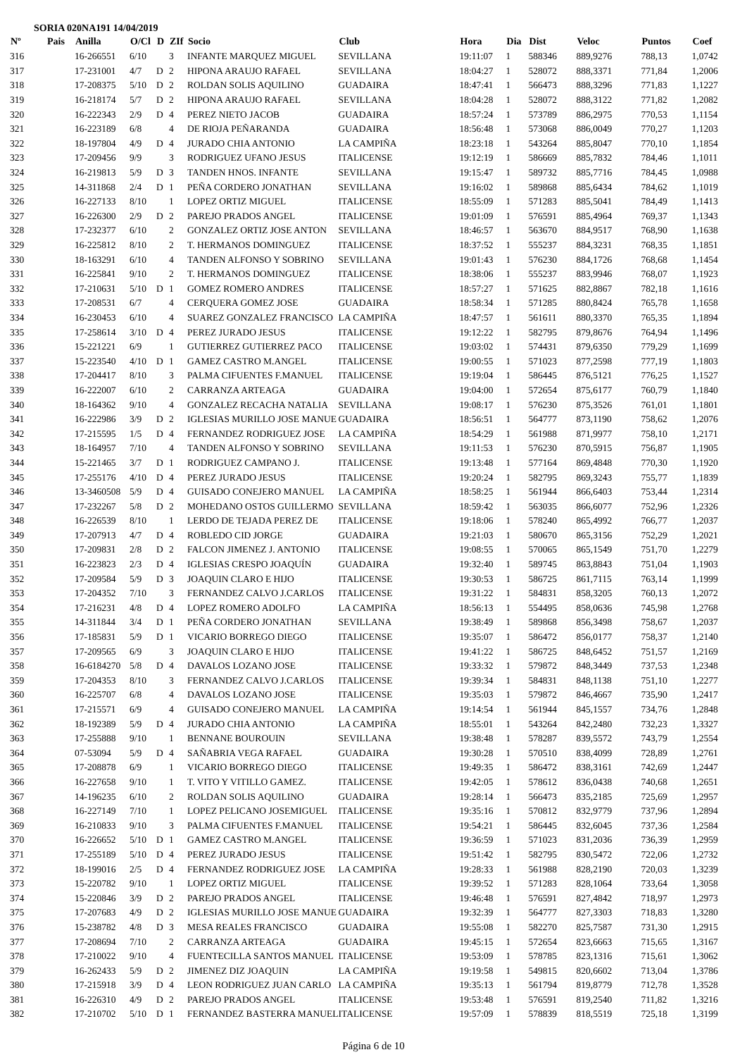SORIA 020NA191 14/04/2019
| Nº | Pais | Anilla | O/Cl | D | ZIf | Socio | Club | Hora | Dia | Dist | Veloc | Puntos | Coef |
| --- | --- | --- | --- | --- | --- | --- | --- | --- | --- | --- | --- | --- | --- |
| 316 | | 16-266551 | 6/10 | | 3 | INFANTE MARQUEZ MIGUEL | SEVILLANA | 19:11:07 | 1 | 588346 | 889,9276 | 788,13 | 1,0742 |
| 317 | | 17-231001 | 4/7 | D | 2 | HIPONA ARAUJO RAFAEL | SEVILLANA | 18:04:27 | 1 | 528072 | 888,3371 | 771,84 | 1,2006 |
| 318 | | 17-208375 | 5/10 | D | 2 | ROLDAN SOLIS AQUILINO | GUADAIRA | 18:47:41 | 1 | 566473 | 888,3296 | 771,83 | 1,1227 |
| 319 | | 16-218174 | 5/7 | D | 2 | HIPONA ARAUJO RAFAEL | SEVILLANA | 18:04:28 | 1 | 528072 | 888,3122 | 771,82 | 1,2082 |
| 320 | | 16-222343 | 2/9 | D | 4 | PEREZ NIETO JACOB | GUADAIRA | 18:57:24 | 1 | 573789 | 886,2975 | 770,53 | 1,1154 |
| 321 | | 16-223189 | 6/8 | | 4 | DE RIOJA PEÑARANDA | GUADAIRA | 18:56:48 | 1 | 573068 | 886,0049 | 770,27 | 1,1203 |
| 322 | | 18-197804 | 4/9 | D | 4 | JURADO CHIA ANTONIO | LA CAMPIÑA | 18:23:18 | 1 | 543264 | 885,8047 | 770,10 | 1,1854 |
| 323 | | 17-209456 | 9/9 | | 3 | RODRIGUEZ UFANO JESUS | ITALICENSE | 19:12:19 | 1 | 586669 | 885,7832 | 784,46 | 1,1011 |
| 324 | | 16-219813 | 5/9 | D | 3 | TANDEN HNOS. INFANTE | SEVILLANA | 19:15:47 | 1 | 589732 | 885,7716 | 784,45 | 1,0988 |
| 325 | | 14-311868 | 2/4 | D | 1 | PEÑA CORDERO JONATHAN | SEVILLANA | 19:16:02 | 1 | 589868 | 885,6434 | 784,62 | 1,1019 |
| 326 | | 16-227133 | 8/10 | | 1 | LOPEZ ORTIZ MIGUEL | ITALICENSE | 18:55:09 | 1 | 571283 | 885,5041 | 784,49 | 1,1413 |
| 327 | | 16-226300 | 2/9 | D | 2 | PAREJO PRADOS ANGEL | ITALICENSE | 19:01:09 | 1 | 576591 | 885,4964 | 769,37 | 1,1343 |
| 328 | | 17-232377 | 6/10 | | 2 | GONZALEZ ORTIZ JOSE ANTON | SEVILLANA | 18:46:57 | 1 | 563670 | 884,9517 | 768,90 | 1,1638 |
| 329 | | 16-225812 | 8/10 | | 2 | T. HERMANOS DOMINGUEZ | ITALICENSE | 18:37:52 | 1 | 555237 | 884,3231 | 768,35 | 1,1851 |
| 330 | | 18-163291 | 6/10 | | 4 | TANDEN ALFONSO Y SOBRINO | SEVILLANA | 19:01:43 | 1 | 576230 | 884,1726 | 768,68 | 1,1454 |
| 331 | | 16-225841 | 9/10 | | 2 | T. HERMANOS DOMINGUEZ | ITALICENSE | 18:38:06 | 1 | 555237 | 883,9946 | 768,07 | 1,1923 |
| 332 | | 17-210631 | 5/10 | D | 1 | GOMEZ ROMERO ANDRES | ITALICENSE | 18:57:27 | 1 | 571625 | 882,8867 | 782,18 | 1,1616 |
| 333 | | 17-208531 | 6/7 | | 4 | CERQUERA GOMEZ JOSE | GUADAIRA | 18:58:34 | 1 | 571285 | 880,8424 | 765,78 | 1,1658 |
| 334 | | 16-230453 | 6/10 | | 4 | SUAREZ GONZALEZ FRANCISCO | LA CAMPIÑA | 18:47:57 | 1 | 561611 | 880,3370 | 765,35 | 1,1894 |
| 335 | | 17-258614 | 3/10 | D | 4 | PEREZ JURADO JESUS | ITALICENSE | 19:12:22 | 1 | 582795 | 879,8676 | 764,94 | 1,1496 |
| 336 | | 15-221221 | 6/9 | | 1 | GUTIERREZ GUTIERREZ PACO | ITALICENSE | 19:03:02 | 1 | 574431 | 879,6350 | 779,29 | 1,1699 |
| 337 | | 15-223540 | 4/10 | D | 1 | GAMEZ CASTRO M.ANGEL | ITALICENSE | 19:00:55 | 1 | 571023 | 877,2598 | 777,19 | 1,1803 |
| 338 | | 17-204417 | 8/10 | | 3 | PALMA CIFUENTES F.MANUEL | ITALICENSE | 19:19:04 | 1 | 586445 | 876,5121 | 776,25 | 1,1527 |
| 339 | | 16-222007 | 6/10 | | 2 | CARRANZA ARTEAGA | GUADAIRA | 19:04:00 | 1 | 572654 | 875,6177 | 760,79 | 1,1840 |
| 340 | | 18-164362 | 9/10 | | 4 | GONZALEZ RECACHA NATALIA | SEVILLANA | 19:08:17 | 1 | 576230 | 875,3526 | 761,01 | 1,1801 |
| 341 | | 16-222986 | 3/9 | D | 2 | IGLESIAS MURILLO JOSE MANUE | GUADAIRA | 18:56:51 | 1 | 564777 | 873,1190 | 758,62 | 1,2076 |
| 342 | | 17-215595 | 1/5 | D | 4 | FERNANDEZ RODRIGUEZ JOSE | LA CAMPIÑA | 18:54:29 | 1 | 561988 | 871,9977 | 758,10 | 1,2171 |
| 343 | | 18-164957 | 7/10 | | 4 | TANDEN ALFONSO Y SOBRINO | SEVILLANA | 19:11:53 | 1 | 576230 | 870,5915 | 756,87 | 1,1905 |
| 344 | | 15-221465 | 3/7 | D | 1 | RODRIGUEZ CAMPANO J. | ITALICENSE | 19:13:48 | 1 | 577164 | 869,4848 | 770,30 | 1,1920 |
| 345 | | 17-255176 | 4/10 | D | 4 | PEREZ JURADO JESUS | ITALICENSE | 19:20:24 | 1 | 582795 | 869,3243 | 755,77 | 1,1839 |
| 346 | | 13-3460508 | 5/9 | D | 4 | GUISADO CONEJERO MANUEL | LA CAMPIÑA | 18:58:25 | 1 | 561944 | 866,6403 | 753,44 | 1,2314 |
| 347 | | 17-232267 | 5/8 | D | 2 | MOHEDANO OSTOS GUILLERMO | SEVILLANA | 18:59:42 | 1 | 563035 | 866,6077 | 752,96 | 1,2326 |
| 348 | | 16-226539 | 8/10 | | 1 | LERDO DE TEJADA PEREZ DE | ITALICENSE | 19:18:06 | 1 | 578240 | 865,4992 | 766,77 | 1,2037 |
| 349 | | 17-207913 | 4/7 | D | 4 | ROBLEDO CID JORGE | GUADAIRA | 19:21:03 | 1 | 580670 | 865,3156 | 752,29 | 1,2021 |
| 350 | | 17-209831 | 2/8 | D | 2 | FALCON JIMENEZ J. ANTONIO | ITALICENSE | 19:08:55 | 1 | 570065 | 865,1549 | 751,70 | 1,2279 |
| 351 | | 16-223823 | 2/3 | D | 4 | IGLESIAS CRESPO JOAQUÍN | GUADAIRA | 19:32:40 | 1 | 589745 | 863,8843 | 751,04 | 1,1903 |
| 352 | | 17-209584 | 5/9 | D | 3 | JOAQUIN CLARO E HIJO | ITALICENSE | 19:30:53 | 1 | 586725 | 861,7115 | 763,14 | 1,1999 |
| 353 | | 17-204352 | 7/10 | | 3 | FERNANDEZ CALVO J.CARLOS | ITALICENSE | 19:31:22 | 1 | 584831 | 858,3205 | 760,13 | 1,2072 |
| 354 | | 17-216231 | 4/8 | D | 4 | LOPEZ ROMERO ADOLFO | LA CAMPIÑA | 18:56:13 | 1 | 554495 | 858,0636 | 745,98 | 1,2768 |
| 355 | | 14-311844 | 3/4 | D | 1 | PEÑA CORDERO JONATHAN | SEVILLANA | 19:38:49 | 1 | 589868 | 856,3498 | 758,67 | 1,2037 |
| 356 | | 17-185831 | 5/9 | D | 1 | VICARIO BORREGO DIEGO | ITALICENSE | 19:35:07 | 1 | 586472 | 856,0177 | 758,37 | 1,2140 |
| 357 | | 17-209565 | 6/9 | | 3 | JOAQUIN CLARO E HIJO | ITALICENSE | 19:41:22 | 1 | 586725 | 848,6452 | 751,57 | 1,2169 |
| 358 | | 16-6184270 | 5/8 | D | 4 | DAVALOS LOZANO JOSE | ITALICENSE | 19:33:32 | 1 | 579872 | 848,3449 | 737,53 | 1,2348 |
| 359 | | 17-204353 | 8/10 | | 3 | FERNANDEZ CALVO J.CARLOS | ITALICENSE | 19:39:34 | 1 | 584831 | 848,1138 | 751,10 | 1,2277 |
| 360 | | 16-225707 | 6/8 | | 4 | DAVALOS LOZANO JOSE | ITALICENSE | 19:35:03 | 1 | 579872 | 846,4667 | 735,90 | 1,2417 |
| 361 | | 17-215571 | 6/9 | | 4 | GUISADO CONEJERO MANUEL | LA CAMPIÑA | 19:14:54 | 1 | 561944 | 845,1557 | 734,76 | 1,2848 |
| 362 | | 18-192389 | 5/9 | D | 4 | JURADO CHIA ANTONIO | LA CAMPIÑA | 18:55:01 | 1 | 543264 | 842,2480 | 732,23 | 1,3327 |
| 363 | | 17-255888 | 9/10 | | 1 | BENNANE BOUROUIN | SEVILLANA | 19:38:48 | 1 | 578287 | 839,5572 | 743,79 | 1,2554 |
| 364 | | 07-53094 | 5/9 | D | 4 | SAÑABRIA VEGA RAFAEL | GUADAIRA | 19:30:28 | 1 | 570510 | 838,4099 | 728,89 | 1,2761 |
| 365 | | 17-208878 | 6/9 | | 1 | VICARIO BORREGO DIEGO | ITALICENSE | 19:49:35 | 1 | 586472 | 838,3161 | 742,69 | 1,2447 |
| 366 | | 16-227658 | 9/10 | | 1 | T. VITO Y VITILLO GAMEZ. | ITALICENSE | 19:42:05 | 1 | 578612 | 836,0438 | 740,68 | 1,2651 |
| 367 | | 14-196235 | 6/10 | | 2 | ROLDAN SOLIS AQUILINO | GUADAIRA | 19:28:14 | 1 | 566473 | 835,2185 | 725,69 | 1,2957 |
| 368 | | 16-227149 | 7/10 | | 1 | LOPEZ PELICANO JOSEMIGUEL | ITALICENSE | 19:35:16 | 1 | 570812 | 832,9779 | 737,96 | 1,2894 |
| 369 | | 16-210833 | 9/10 | | 3 | PALMA CIFUENTES F.MANUEL | ITALICENSE | 19:54:21 | 1 | 586445 | 832,6045 | 737,36 | 1,2584 |
| 370 | | 16-226652 | 5/10 | D | 1 | GAMEZ CASTRO M.ANGEL | ITALICENSE | 19:36:59 | 1 | 571023 | 831,2036 | 736,39 | 1,2959 |
| 371 | | 17-255189 | 5/10 | D | 4 | PEREZ JURADO JESUS | ITALICENSE | 19:51:42 | 1 | 582795 | 830,5472 | 722,06 | 1,2732 |
| 372 | | 18-199016 | 2/5 | D | 4 | FERNANDEZ RODRIGUEZ JOSE | LA CAMPIÑA | 19:28:33 | 1 | 561988 | 828,2190 | 720,03 | 1,3239 |
| 373 | | 15-220782 | 9/10 | | 1 | LOPEZ ORTIZ MIGUEL | ITALICENSE | 19:39:52 | 1 | 571283 | 828,1064 | 733,64 | 1,3058 |
| 374 | | 15-220846 | 3/9 | D | 2 | PAREJO PRADOS ANGEL | ITALICENSE | 19:46:48 | 1 | 576591 | 827,4842 | 718,97 | 1,2973 |
| 375 | | 17-207683 | 4/9 | D | 2 | IGLESIAS MURILLO JOSE MANUE | GUADAIRA | 19:32:39 | 1 | 564777 | 827,3303 | 718,83 | 1,3280 |
| 376 | | 15-238782 | 4/8 | D | 3 | MESA REALES FRANCISCO | GUADAIRA | 19:55:08 | 1 | 582270 | 825,7587 | 731,30 | 1,2915 |
| 377 | | 17-208694 | 7/10 | | 2 | CARRANZA ARTEAGA | GUADAIRA | 19:45:15 | 1 | 572654 | 823,6663 | 715,65 | 1,3167 |
| 378 | | 17-210022 | 9/10 | | 4 | FUENTECILLA SANTOS MANUEL | ITALICENSE | 19:53:09 | 1 | 578785 | 823,1316 | 715,61 | 1,3062 |
| 379 | | 16-262433 | 5/9 | D | 2 | JIMENEZ DIZ JOAQUIN | LA CAMPIÑA | 19:19:58 | 1 | 549815 | 820,6602 | 713,04 | 1,3786 |
| 380 | | 17-215918 | 3/9 | D | 4 | LEON RODRIGUEZ JUAN CARLO | LA CAMPIÑA | 19:35:13 | 1 | 561794 | 819,8779 | 712,78 | 1,3528 |
| 381 | | 16-226310 | 4/9 | D | 2 | PAREJO PRADOS ANGEL | ITALICENSE | 19:53:48 | 1 | 576591 | 819,2540 | 711,82 | 1,3216 |
| 382 | | 17-210702 | 5/10 | D | 1 | FERNANDEZ BASTERRA MANUEL | ITALICENSE | 19:57:09 | 1 | 578839 | 818,5519 | 725,18 | 1,3199 |
Página 6 de 10